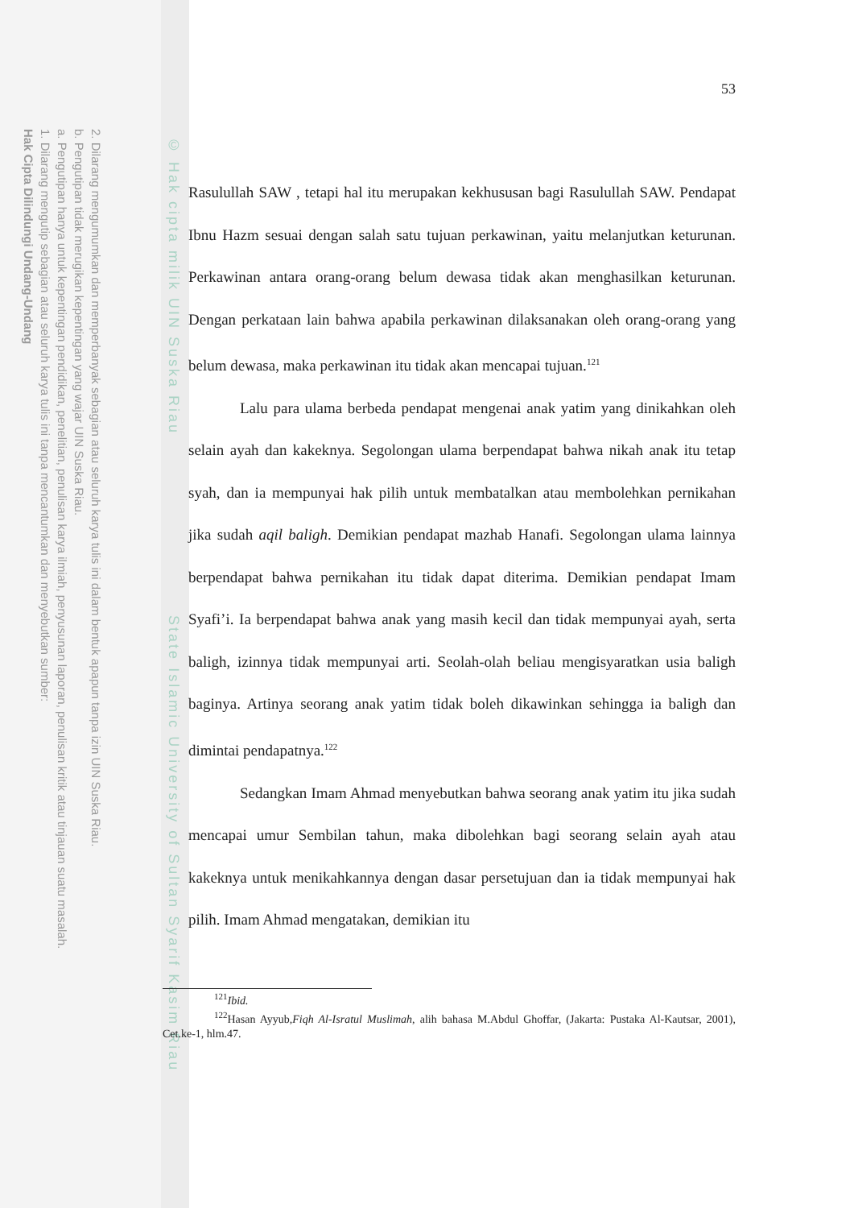2. Dilarang mengumumkan dan memperbanyak sebagian atau seluruh karya tulis ini dalam bentuk apapun tanpa izin UIN Suska Riau.
b. Pengutipan tidak merugikan kepentingan yang wajar UIN Suska Riau.
a. Pengutipan hanya untuk kepentingan pendidikan, penelitian, penulisan karya ilmiah, penyusunan laporan, penulisan kritik atau tinjauan suatu masalah.
1. Dilarang mengutip sebagian atau seluruh karya tulis ini tanpa mencantumkan dan menyebutkan sumber:
Hak Cipta Dilindungi Undang-Undang
© Hak cipta milik UIN Suska Riau State Islamic University of Sultan Syarif Kasim Riau
53
Rasulullah SAW , tetapi hal itu merupakan kekhususan bagi Rasulullah SAW. Pendapat Ibnu Hazm sesuai dengan salah satu tujuan perkawinan, yaitu melanjutkan keturunan. Perkawinan antara orang-orang belum dewasa tidak akan menghasilkan keturunan. Dengan perkataan lain bahwa apabila perkawinan dilaksanakan oleh orang-orang yang belum dewasa, maka perkawinan itu tidak akan mencapai tujuan.<sup>121</sup>
Lalu para ulama berbeda pendapat mengenai anak yatim yang dinikahkan oleh selain ayah dan kakeknya. Segolongan ulama berpendapat bahwa nikah anak itu tetap syah, dan ia mempunyai hak pilih untuk membatalkan atau membolehkan pernikahan jika sudah aqil baligh. Demikian pendapat mazhab Hanafi. Segolongan ulama lainnya berpendapat bahwa pernikahan itu tidak dapat diterima. Demikian pendapat Imam Syafi’i. Ia berpendapat bahwa anak yang masih kecil dan tidak mempunyai ayah, serta baligh, izinnya tidak mempunyai arti. Seolah-olah beliau mengisyaratkan usia baligh baginya. Artinya seorang anak yatim tidak boleh dikawinkan sehingga ia baligh dan dimintai pendapatnya.<sup>122</sup>
Sedangkan Imam Ahmad menyebutkan bahwa seorang anak yatim itu jika sudah mencapai umur Sembilan tahun, maka dibolehkan bagi seorang selain ayah atau kakeknya untuk menikahkannya dengan dasar persetujuan dan ia tidak mempunyai hak pilih. Imam Ahmad mengatakan, demikian itu
<sup>121</sup> Ibid.
<sup>122</sup> Hasan Ayyub,Fiqh Al-Isratul Muslimah, alih bahasa M.Abdul Ghoffar, (Jakarta: Pustaka Al-Kautsar, 2001), Cet.ke-1, hlm.47.